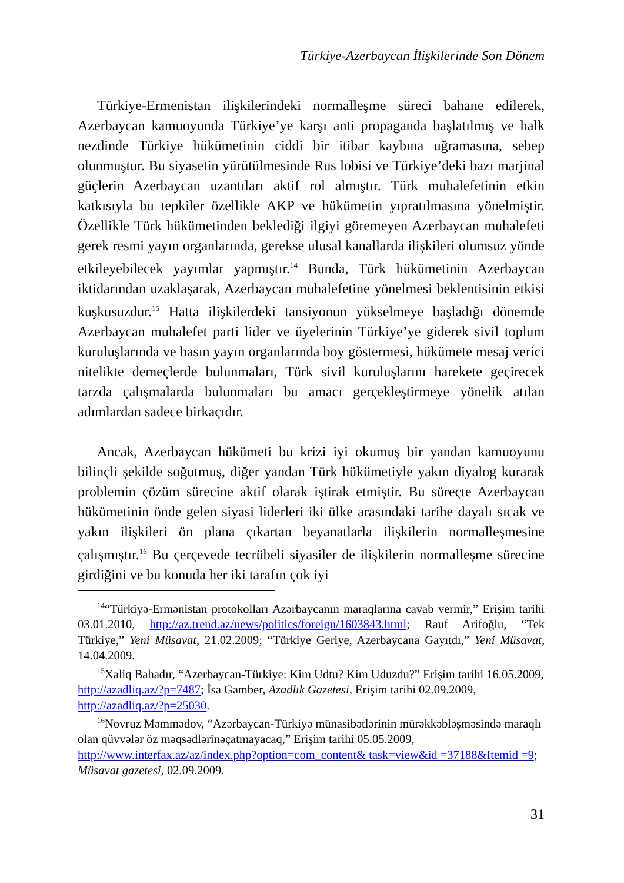Türkiye-Azerbaycan İlişkilerinde Son Dönem
Türkiye-Ermenistan ilişkilerindeki normalleşme süreci bahane edilerek, Azerbaycan kamuoyunda Türkiye’ye karşı anti propaganda başlatılmış ve halk nezdinde Türkiye hükümetinin ciddi bir itibar kaybına uğramasına, sebep olunmuştur. Bu siyasetin yürütülmesinde Rus lobisi ve Türkiye’deki bazı marjinal güçlerin Azerbaycan uzantıları aktif rol almıştır. Türk muhalefetinin etkin katkısıyla bu tepkiler özellikle AKP ve hükümetin yıpratılmasına yönelmiştir. Özellikle Türk hükümetinden beklediği ilgiyi göremeyen Azerbaycan muhalefeti gerek resmi yayın organlarında, gerekse ulusal kanallarda ilişkileri olumsuz yönde etkileyebilecek yayımlar yapmıştır.<sup>14</sup> Bunda, Türk hükümetinin Azerbaycan iktidarından uzaklaşarak, Azerbaycan muhalefetine yönelmesi beklentisinin etkisi kuşkusuzdur.<sup>15</sup> Hatta ilişkilerdeki tansiyonun yükselmeye başladığı dönemde Azerbaycan muhalefet parti lider ve üyelerinin Türkiye’ye giderek sivil toplum kuruluşlarında ve basın yayın organlarında boy göstermesi, hükümete mesaj verici nitelikte demeçlerde bulunmaları, Türk sivil kuruluşlarını harekete geçirecek tarzda çalışmalarda bulunmaları bu amacı gerçekleştirmeye yönelik atılan adımlardan sadece birkaçıdır.
Ancak, Azerbaycan hükümeti bu krizi iyi okumuş bir yandan kamuoyunu bilinçli şekilde soğutmuş, diğer yandan Türk hükümetiyle yakın diyalog kurarak problemin çözüm sürecine aktif olarak iştirak etmiştir. Bu süreçte Azerbaycan hükümetinin önde gelen siyasi liderleri iki ülke arasındaki tarihe dayalı sıcak ve yakın ilişkileri ön plana çıkartan beyanatlarla ilişkilerin normalleşmesine çalışmıştır.<sup>16</sup> Bu çerçevede tecrübeli siyasiler de ilişkilerin normalleşme sürecine girdiğini ve bu konuda her iki tarafın çok iyi
<sup>14</sup> “Türkiyə-Ermənistan protokolları Azərbaycanın maraqlarına cavab vermir,” Erişim tarihi 03.01.2010, http://az.trend.az/news/politics/foreign/1603843.html; Rauf Arifoğlu, “Tek Türkiye,” Yeni Müsavat, 21.02.2009; “Türkiye Geriye, Azerbaycana Gayıtdı,” Yeni Müsavat, 14.04.2009.
<sup>15</sup> Xaliq Bahadır, “Azerbaycan-Türkiye: Kim Udtu? Kim Uduzdu?” Erişim tarihi 16.05.2009, http://azadliq.az/?p=7487; İsa Gamber, Azadlık Gazetesi, Erişim tarihi 02.09.2009, http://azadliq.az/?p=25030.
<sup>16</sup> Novruz Məmmədov, “Azərbaycan-Türkiyə münasibətlərinin mürəkkəbləşməsində maraqlı olan qüvvələr öz məqsədlərinəçatmayacaq,” Erişim tarihi 05.05.2009, http://www.interfax.az/az/index.php?option=com_content& task=view&id =37188&Itemid =9; Müsavat gazetesi, 02.09.2009.
31